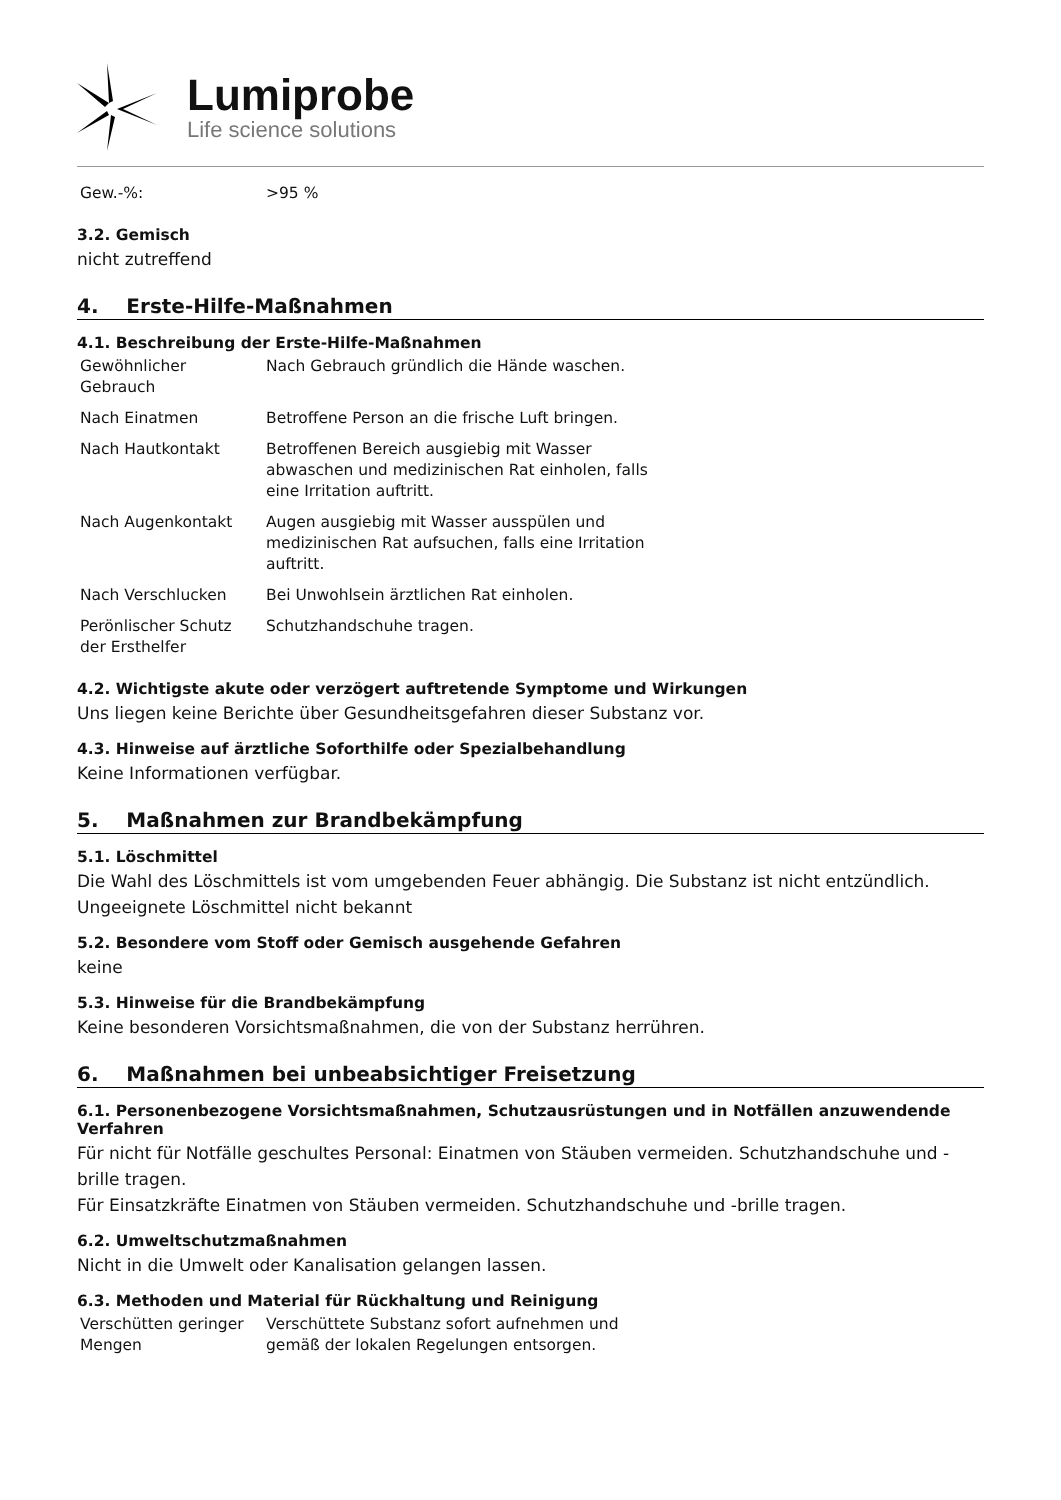Lumiprobe
Life science solutions
| Gew.-%: | >95 % |
3.2. Gemisch
nicht zutreffend
4. Erste-Hilfe-Maßnahmen
4.1. Beschreibung der Erste-Hilfe-Maßnahmen
| Gewöhnlicher Gebrauch | Nach Gebrauch gründlich die Hände waschen. |
| Nach Einatmen | Betroffene Person an die frische Luft bringen. |
| Nach Hautkontakt | Betroffenen Bereich ausgiebig mit Wasser abwaschen und medizinischen Rat einholen, falls eine Irritation auftritt. |
| Nach Augenkontakt | Augen ausgiebig mit Wasser ausspülen und medizinischen Rat aufsuchen, falls eine Irritation auftritt. |
| Nach Verschlucken | Bei Unwohlsein ärztlichen Rat einholen. |
| Perönlischer Schutz der Ersthelfer | Schutzhandschuhe tragen. |
4.2. Wichtigste akute oder verzögert auftretende Symptome und Wirkungen
Uns liegen keine Berichte über Gesundheitsgefahren dieser Substanz vor.
4.3. Hinweise auf ärztliche Soforthilfe oder Spezialbehandlung
Keine Informationen verfügbar.
5. Maßnahmen zur Brandbekämpfung
5.1. Löschmittel
Die Wahl des Löschmittels ist vom umgebenden Feuer abhängig. Die Substanz ist nicht entzündlich.
Ungeeignete Löschmittel nicht bekannt
5.2. Besondere vom Stoff oder Gemisch ausgehende Gefahren
keine
5.3. Hinweise für die Brandbekämpfung
Keine besonderen Vorsichtsmaßnahmen, die von der Substanz herrühren.
6. Maßnahmen bei unbeabsichtiger Freisetzung
6.1. Personenbezogene Vorsichtsmaßnahmen, Schutzausrüstungen und in Notfällen anzuwendende Verfahren
Für nicht für Notfälle geschultes Personal: Einatmen von Stäuben vermeiden. Schutzhandschuhe und -brille tragen.
Für Einsatzkräfte Einatmen von Stäuben vermeiden. Schutzhandschuhe und -brille tragen.
6.2. Umweltschutzmaßnahmen
Nicht in die Umwelt oder Kanalisation gelangen lassen.
6.3. Methoden und Material für Rückhaltung und Reinigung
| Verschütten geringer Mengen | Verschüttete Substanz sofort aufnehmen und gemäß der lokalen Regelungen entsorgen. |